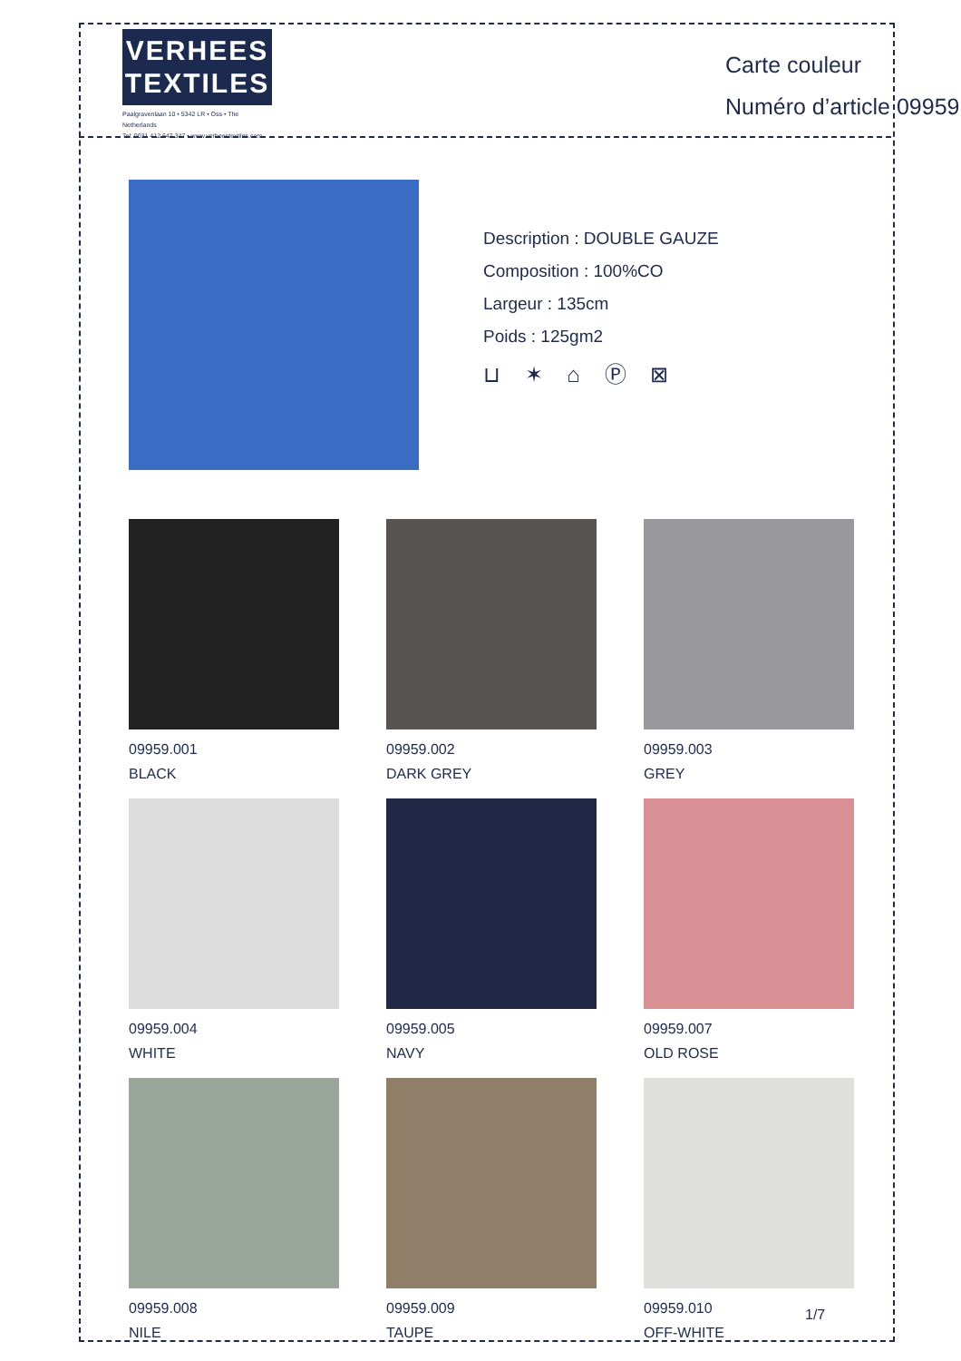VERHEES
TEXTILES
Paalgravenlaan 10 • 5342 LR • Oss • The Netherlands
Tel: 0031 412 647 347 • www.verheestextiles.com
Carte couleur
Numéro d’article 09959
Description : DOUBLE GAUZE
Composition : 100%CO
Largeur : 135cm
Poids : 125gm2
⊔ ✶ ⌂ Ⓟ ⊠
09959.001
BLACK
09959.002
DARK GREY
09959.003
GREY
09959.004
WHITE
09959.005
NAVY
09959.007
OLD ROSE
09959.008
NILE
09959.009
TAUPE
09959.010
OFF-WHITE
1/7